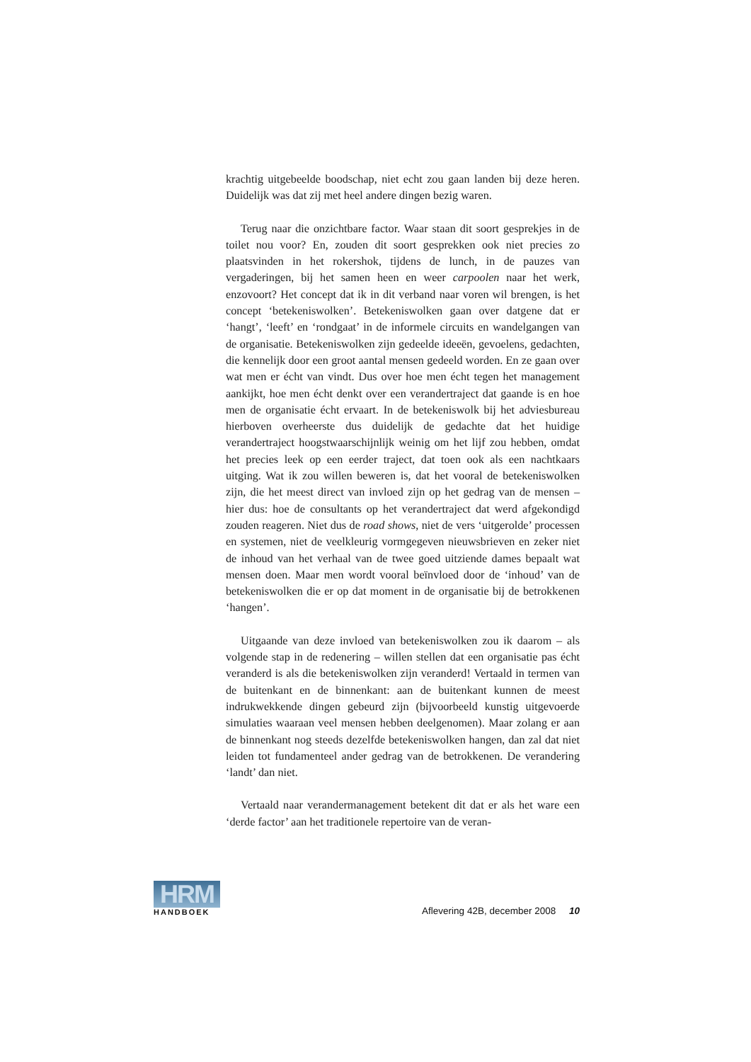krachtig uitgebeelde boodschap, niet echt zou gaan landen bij deze heren. Duidelijk was dat zij met heel andere dingen bezig waren.
Terug naar die onzichtbare factor. Waar staan dit soort gesprekjes in de toilet nou voor? En, zouden dit soort gesprekken ook niet precies zo plaatsvinden in het rokershok, tijdens de lunch, in de pauzes van vergaderingen, bij het samen heen en weer carpoolen naar het werk, enzovoort? Het concept dat ik in dit verband naar voren wil brengen, is het concept ‘betekeniswolken’. Betekeniswolken gaan over datgene dat er ‘hangt’, ‘leeft’ en ‘rondgaat’ in de informele circuits en wandelgangen van de organisatie. Betekeniswolken zijn gedeelde ideeën, gevoelens, gedachten, die kennelijk door een groot aantal mensen gedeeld worden. En ze gaan over wat men er écht van vindt. Dus over hoe men écht tegen het management aankijkt, hoe men écht denkt over een verandertraject dat gaande is en hoe men de organisatie écht ervaart. In de betekeniswolk bij het adviesbureau hierboven overheerste dus duidelijk de gedachte dat het huidige verandertraject hoogstwaarschijnlijk weinig om het lijf zou hebben, omdat het precies leek op een eerder traject, dat toen ook als een nachtkaars uitging. Wat ik zou willen beweren is, dat het vooral de betekeniswolken zijn, die het meest direct van invloed zijn op het gedrag van de mensen – hier dus: hoe de consultants op het verandertraject dat werd afgekondigd zouden reageren. Niet dus de road shows, niet de vers ‘uitgerolde’ processen en systemen, niet de veelkleurig vormgegeven nieuwsbrieven en zeker niet de inhoud van het verhaal van de twee goed uitziende dames bepaalt wat mensen doen. Maar men wordt vooral beïnvloed door de ‘inhoud’ van de betekeniswolken die er op dat moment in de organisatie bij de betrokkenen ‘hangen’.
Uitgaande van deze invloed van betekeniswolken zou ik daarom – als volgende stap in de redenering – willen stellen dat een organisatie pas écht veranderd is als die betekeniswolken zijn veranderd! Vertaald in termen van de buitenkant en de binnenkant: aan de buitenkant kunnen de meest indrukwekkende dingen gebeurd zijn (bijvoorbeeld kunstig uitgevoerde simulaties waaraan veel mensen hebben deelgenomen). Maar zolang er aan de binnenkant nog steeds dezelfde betekeniswolken hangen, dan zal dat niet leiden tot fundamenteel ander gedrag van de betrokkenen. De verandering ‘landt’ dan niet.
Vertaald naar verandermanagement betekent dit dat er als het ware een ‘derde factor’ aan het traditionele repertoire van de veran-
HRM
HANDBOEK
Aflevering 42B, december 2008 10